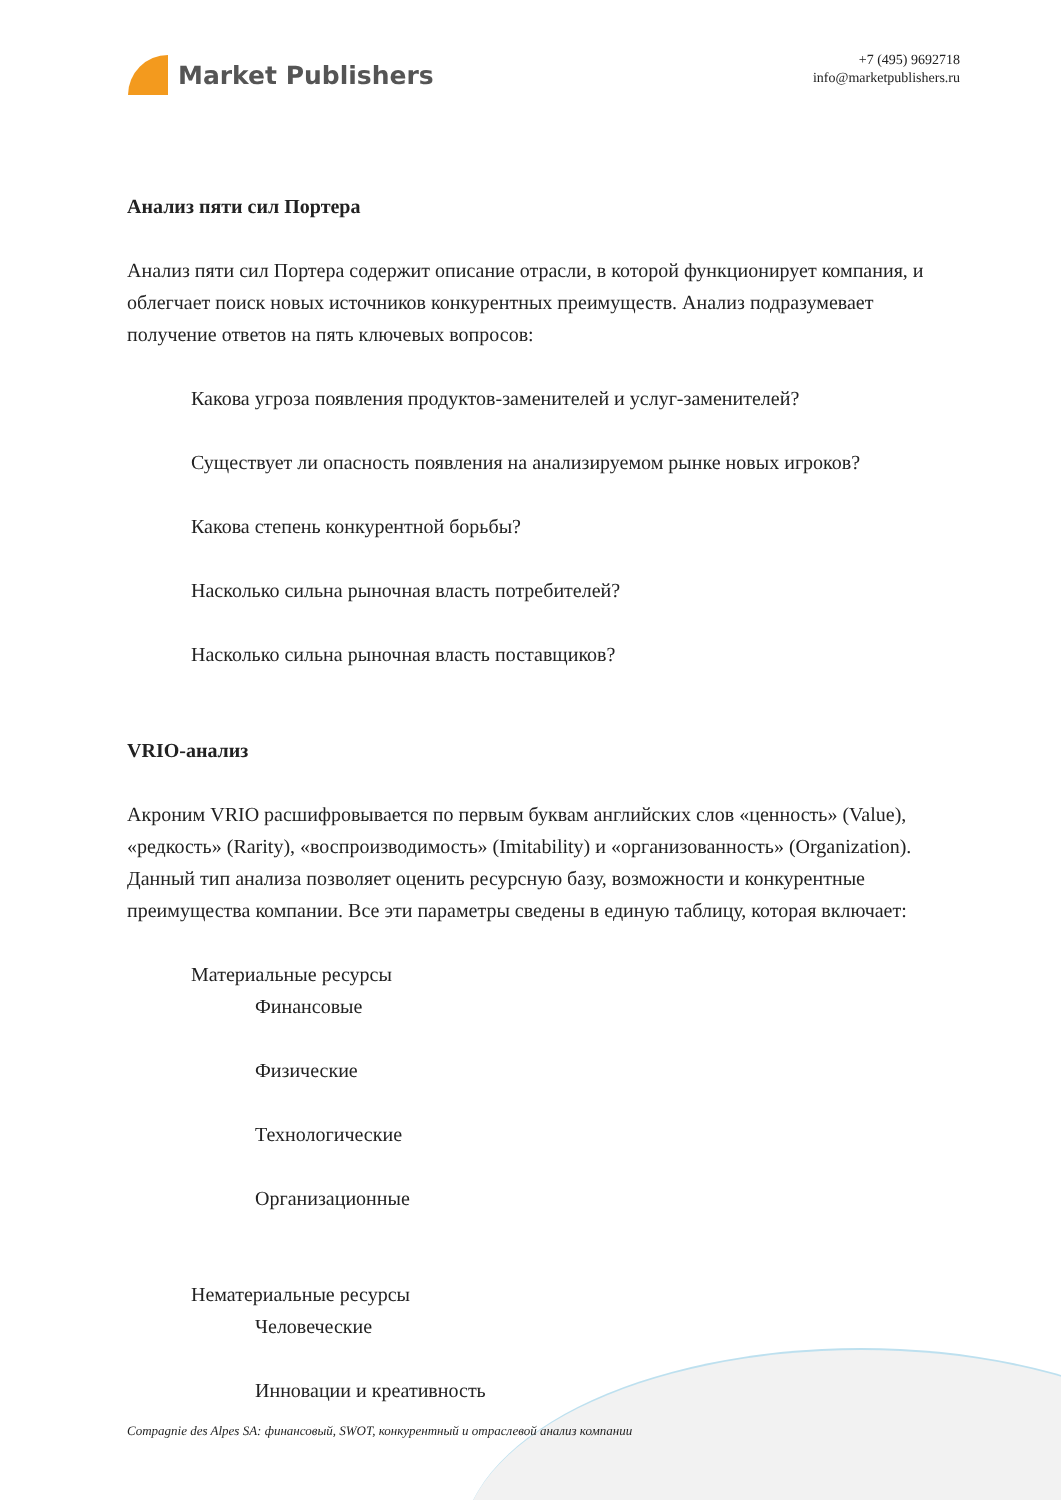Market Publishers
+7 (495) 9692718
info@marketpublishers.ru
Анализ пяти сил Портера
Анализ пяти сил Портера содержит описание отрасли, в которой функционирует компания, и облегчает поиск новых источников конкурентных преимуществ. Анализ подразумевает получение ответов на пять ключевых вопросов:
Какова угроза появления продуктов-заменителей и услуг-заменителей?
Существует ли опасность появления на анализируемом рынке новых игроков?
Какова степень конкурентной борьбы?
Насколько сильна рыночная власть потребителей?
Насколько сильна рыночная власть поставщиков?
VRIO-анализ
Акроним VRIO расшифровывается по первым буквам английских слов «ценность» (Value), «редкость» (Rarity), «воспроизводимость» (Imitability) и «организованность» (Organization). Данный тип анализа позволяет оценить ресурсную базу, возможности и конкурентные преимущества компании. Все эти параметры сведены в единую таблицу, которая включает:
Материальные ресурсы
Финансовые
Физические
Технологические
Организационные
Нематериальные ресурсы
Человеческие
Инновации и креативность
Compagnie des Alpes SA: финансовый, SWOT, конкурентный и отраслевой анализ компании